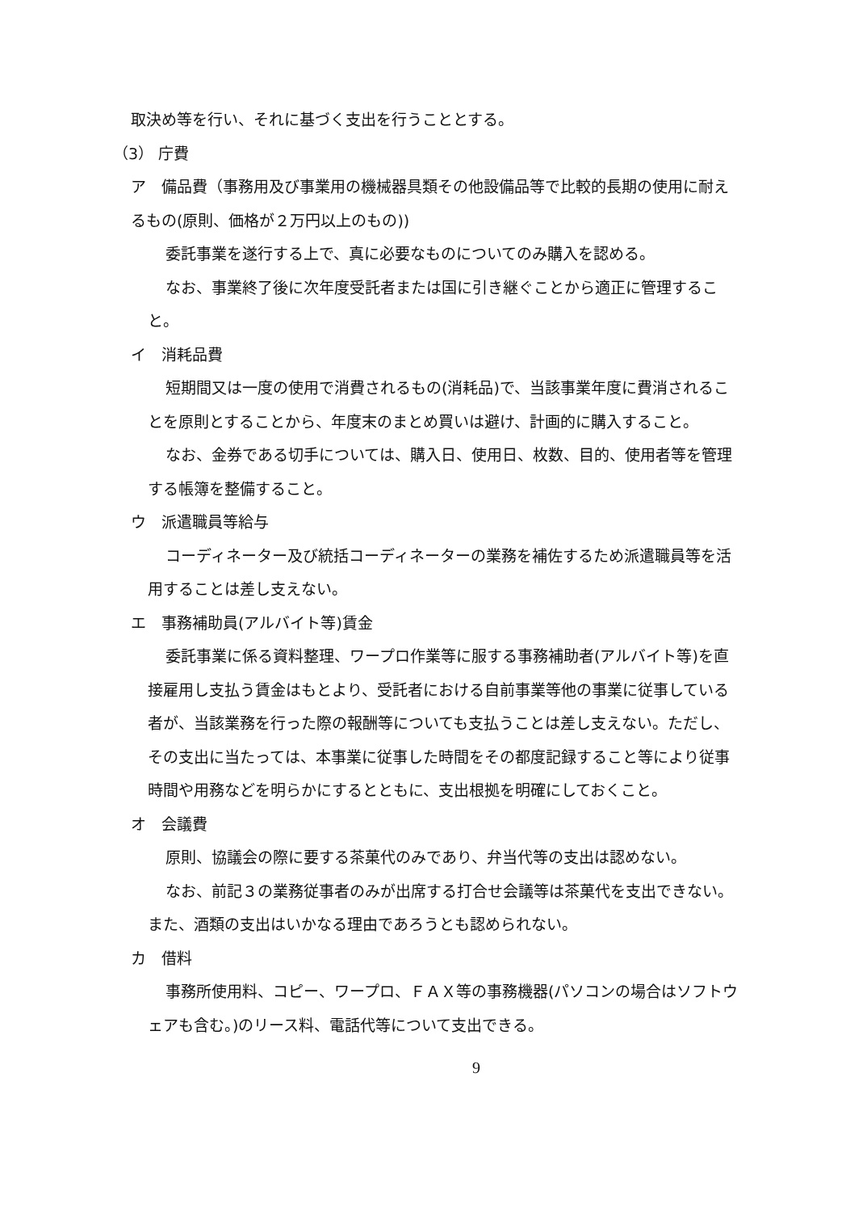取決め等を行い、それに基づく支出を行うこととする。
（3） 庁費
ア　備品費（事務用及び事業用の機械器具類その他設備品等で比較的長期の使用に耐えるもの(原則、価格が２万円以上のもの))
委託事業を遂行する上で、真に必要なものについてのみ購入を認める。
なお、事業終了後に次年度受託者または国に引き継ぐことから適正に管理すること。
イ　消耗品費
短期間又は一度の使用で消費されるもの(消耗品)で、当該事業年度に費消されることを原則とすることから、年度末のまとめ買いは避け、計画的に購入すること。
なお、金券である切手については、購入日、使用日、枚数、目的、使用者等を管理する帳簿を整備すること。
ウ　派遣職員等給与
コーディネーター及び統括コーディネーターの業務を補佐するため派遣職員等を活用することは差し支えない。
エ　事務補助員(アルバイト等)賃金
委託事業に係る資料整理、ワープロ作業等に服する事務補助者(アルバイト等)を直接雇用し支払う賃金はもとより、受託者における自前事業等他の事業に従事している者が、当該業務を行った際の報酬等についても支払うことは差し支えない。ただし、その支出に当たっては、本事業に従事した時間をその都度記録すること等により従事時間や用務などを明らかにするとともに、支出根拠を明確にしておくこと。
オ　会議費
原則、協議会の際に要する茶菓代のみであり、弁当代等の支出は認めない。
なお、前記３の業務従事者のみが出席する打合せ会議等は茶菓代を支出できない。また、酒類の支出はいかなる理由であろうとも認められない。
カ　借料
事務所使用料、コピー、ワープロ、ＦＡＸ等の事務機器(パソコンの場合はソフトウェアも含む。)のリース料、電話代等について支出できる。
9